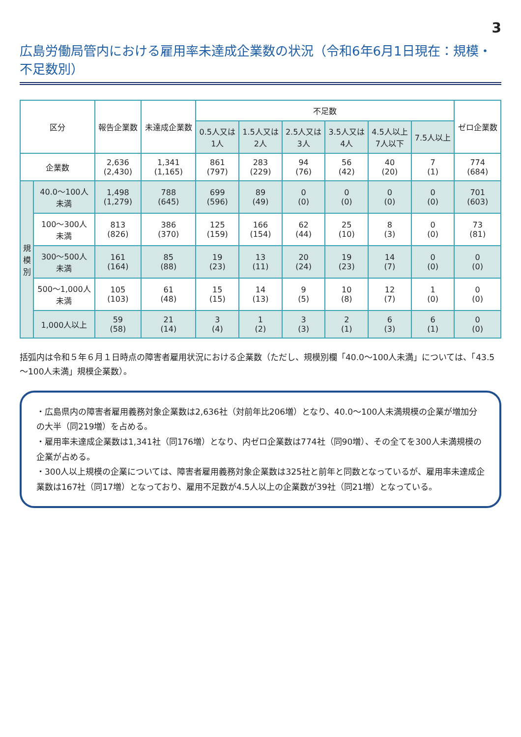3
広島労働局管内における雇用率未達成企業数の状況（令和6年6月1日現在：規模・不足数別）
| 区分 | | 報告企業数 | 未達成企業数 | 不足数 | | | | | | ゼロ企業数 |
| --- | --- | --- | --- | --- | --- | --- | --- | --- | --- | --- |
| | | | | 0.5人又は 1人 | 1.5人又は 2人 | 2.5人又は 3人 | 3.5人又は 4人 | 4.5人以上 7人以下 | 7.5人以上 | |
| 企業数 | | 2,636 (2,430) | 1,341 (1,165) | 861 (797) | 283 (229) | 94 (76) | 56 (42) | 40 (20) | 7 (1) | 774 (684) |
| 規 模 別 | 40.0～100人 未満 | 1,498 (1,279) | 788 (645) | 699 (596) | 89 (49) | 0 (0) | 0 (0) | 0 (0) | 0 (0) | 701 (603) |
| | 100～300人 未満 | 813 (826) | 386 (370) | 125 (159) | 166 (154) | 62 (44) | 25 (10) | 8 (3) | 0 (0) | 73 (81) |
| | 300～500人 未満 | 161 (164) | 85 (88) | 19 (23) | 13 (11) | 20 (24) | 19 (23) | 14 (7) | 0 (0) | 0 (0) |
| | 500～1,000人 未満 | 105 (103) | 61 (48) | 15 (15) | 14 (13) | 9 (5) | 10 (8) | 12 (7) | 1 (0) | 0 (0) |
| | 1,000人以上 | 59 (58) | 21 (14) | 3 (4) | 1 (2) | 3 (3) | 2 (1) | 6 (3) | 6 (1) | 0 (0) |
括弧内は令和５年６月１日時点の障害者雇用状況における企業数（ただし、規模別欄「40.0～100人未満」については、「43.5～100人未満」規模企業数）。
・広島県内の障害者雇用義務対象企業数は2,636社（対前年比206増）となり、40.0～100人未満規模の企業が増加分の大半（同219増）を占める。
・雇用率未達成企業数は1,341社（同176増）となり、内ゼロ企業数は774社（同90増）、その全てを300人未満規模の企業が占める。
・300人以上規模の企業については、障害者雇用義務対象企業数は325社と前年と同数となっているが、雇用率未達成企業数は167社（同17増）となっており、雇用不足数が4.5人以上の企業数が39社（同21増）となっている。